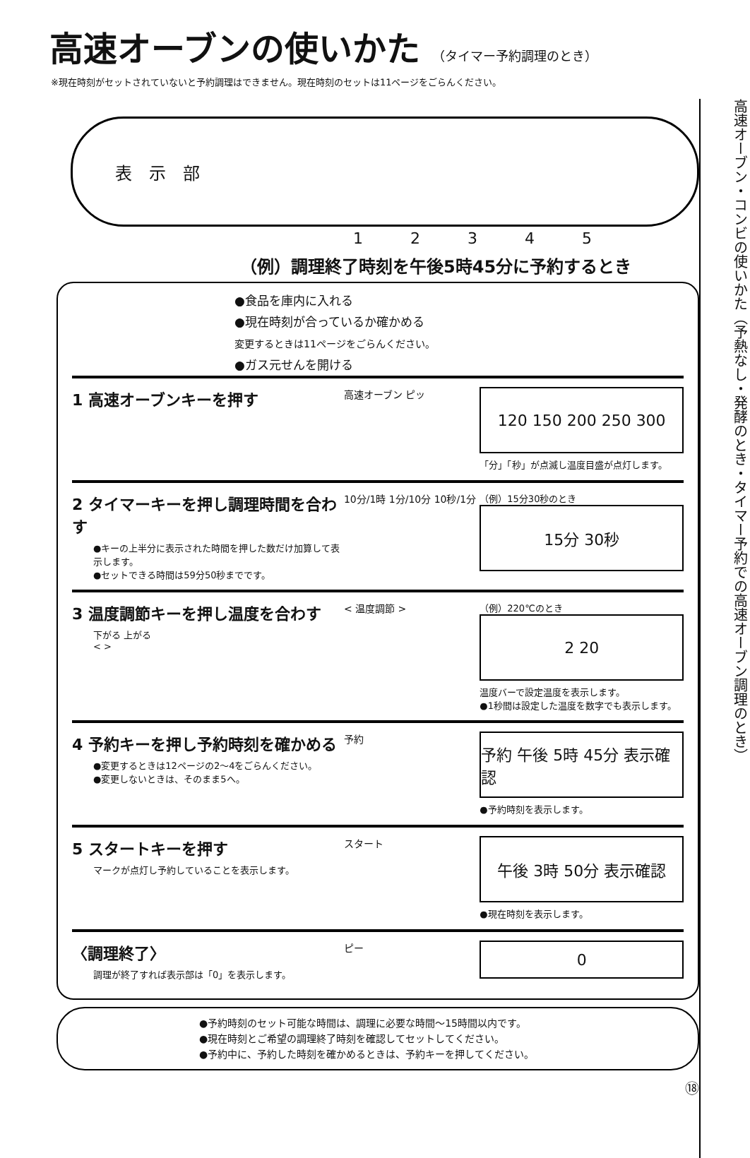高速オーブン・コンビの使いかた（予熱なし・発酵のとき・タイマー予約での高速オーブン調理のとき）
高速オーブンの使いかた （タイマー予約調理のとき）
※現在時刻がセットされていないと予約調理はできません。現在時刻のセットは11ページをごらんください。
表　示　部
1 2 3 4 5
（例）調理終了時刻を午後5時45分に予約するとき
●食品を庫内に入れる
●現在時刻が合っているか確かめる
変更するときは11ページをごらんください。
●ガス元せんを開ける
1 高速オーブンキーを押す
高速オーブン ピッ
120 150 200 250 300
「分」「秒」が点滅し温度目盛が点灯します。
2 タイマーキーを押し調理時間を合わす
●キーの上半分に表示された時間を押した数だけ加算して表示します。
●セットできる時間は59分50秒までです。
10分/1時 1分/10分 10秒/1分
（例）15分30秒のとき
15分 30秒
3 温度調節キーを押し温度を合わす
下がる 上がる
< >
< 温度調節 > （例）220℃のとき
2 20
温度バーで設定温度を表示します。
●1秒間は設定した温度を数字でも表示します。
4 予約キーを押し予約時刻を確かめる
●変更するときは12ページの2〜4をごらんください。
●変更しないときは、そのまま5へ。
予約
予約 午後 5時 45分 表示確認
●予約時刻を表示します。
5 スタートキーを押す
マークが点灯し予約していることを表示します。
スタート
午後 3時 50分 表示確認
●現在時刻を表示します。
〈調理終了〉
調理が終了すれば表示部は「0」を表示します。
ピー
0
●予約時刻のセット可能な時間は、調理に必要な時間〜15時間以内です。
●現在時刻とご希望の調理終了時刻を確認してセットしてください。
●予約中に、予約した時刻を確かめるときは、予約キーを押してください。
⑱